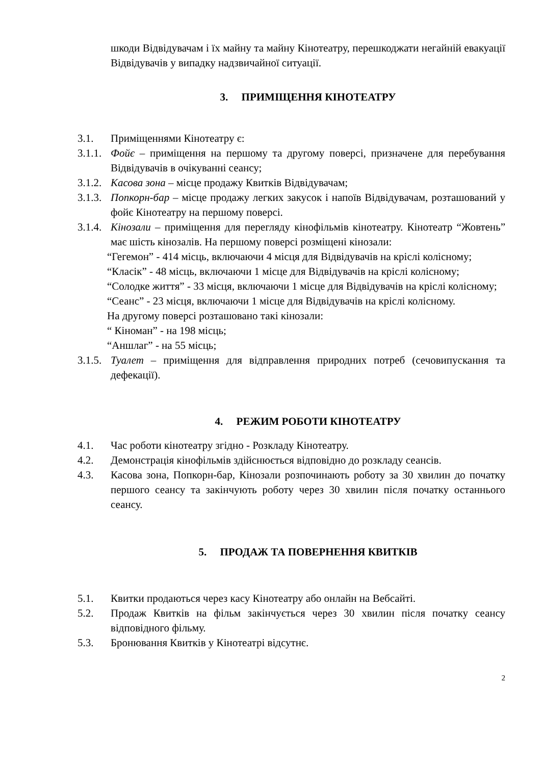шкоди Відвідувачам і їх майну та майну Кінотеатру, перешкоджати негайній евакуації Відвідувачів у випадку надзвичайної ситуації.
3. ПРИМІЩЕННЯ КІНОТЕАТРУ
3.1. Приміщеннями Кінотеатру є:
3.1.1. Фойє – приміщення на першому та другому поверсі, призначене для перебування Відвідувачів в очікуванні сеансу;
3.1.2. Касова зона – місце продажу Квитків Відвідувачам;
3.1.3. Попкорн-бар – місце продажу легких закусок і напоїв Відвідувачам, розташований у фойє Кінотеатру на першому поверсі.
3.1.4. Кінозали – приміщення для перегляду кінофільмів кінотеатру. Кінотеатр “Жовтень” має шість кінозалів. На першому поверсі розміщені кінозали:
“Гегемон” - 414 місць, включаючи 4 місця для Відвідувачів на кріслі колісному;
“Класік” - 48 місць, включаючи 1 місце для Відвідувачів на кріслі колісному;
“Солодке життя” - 33 місця, включаючи 1 місце для Відвідувачів на кріслі колісному;
“Сеанс” - 23 місця, включаючи 1 місце для Відвідувачів на кріслі колісному.
На другому поверсі розташовано такі кінозали:
“ Кіноман” - на 198 місць;
“Аншлаг” - на 55 місць;
3.1.5. Туалет – приміщення для відправлення природних потреб (сечовипускання та дефекації).
4. РЕЖИМ РОБОТИ КІНОТЕАТРУ
4.1. Час роботи кінотеатру згідно - Розкладу Кінотеатру.
4.2. Демонстрація кінофільмів здійснюється відповідно до розкладу сеансів.
4.3. Касова зона, Попкорн-бар, Кінозали розпочинають роботу за 30 хвилин до початку першого сеансу та закінчують роботу через 30 хвилин після початку останнього сеансу.
5. ПРОДАЖ ТА ПОВЕРНЕННЯ КВИТКІВ
5.1. Квитки продаються через касу Кінотеатру або онлайн на Вебсайті.
5.2. Продаж Квитків на фільм закінчується через 30 хвилин після початку сеансу відповідного фільму.
5.3. Бронювання Квитків у Кінотеатрі відсутнє.
2